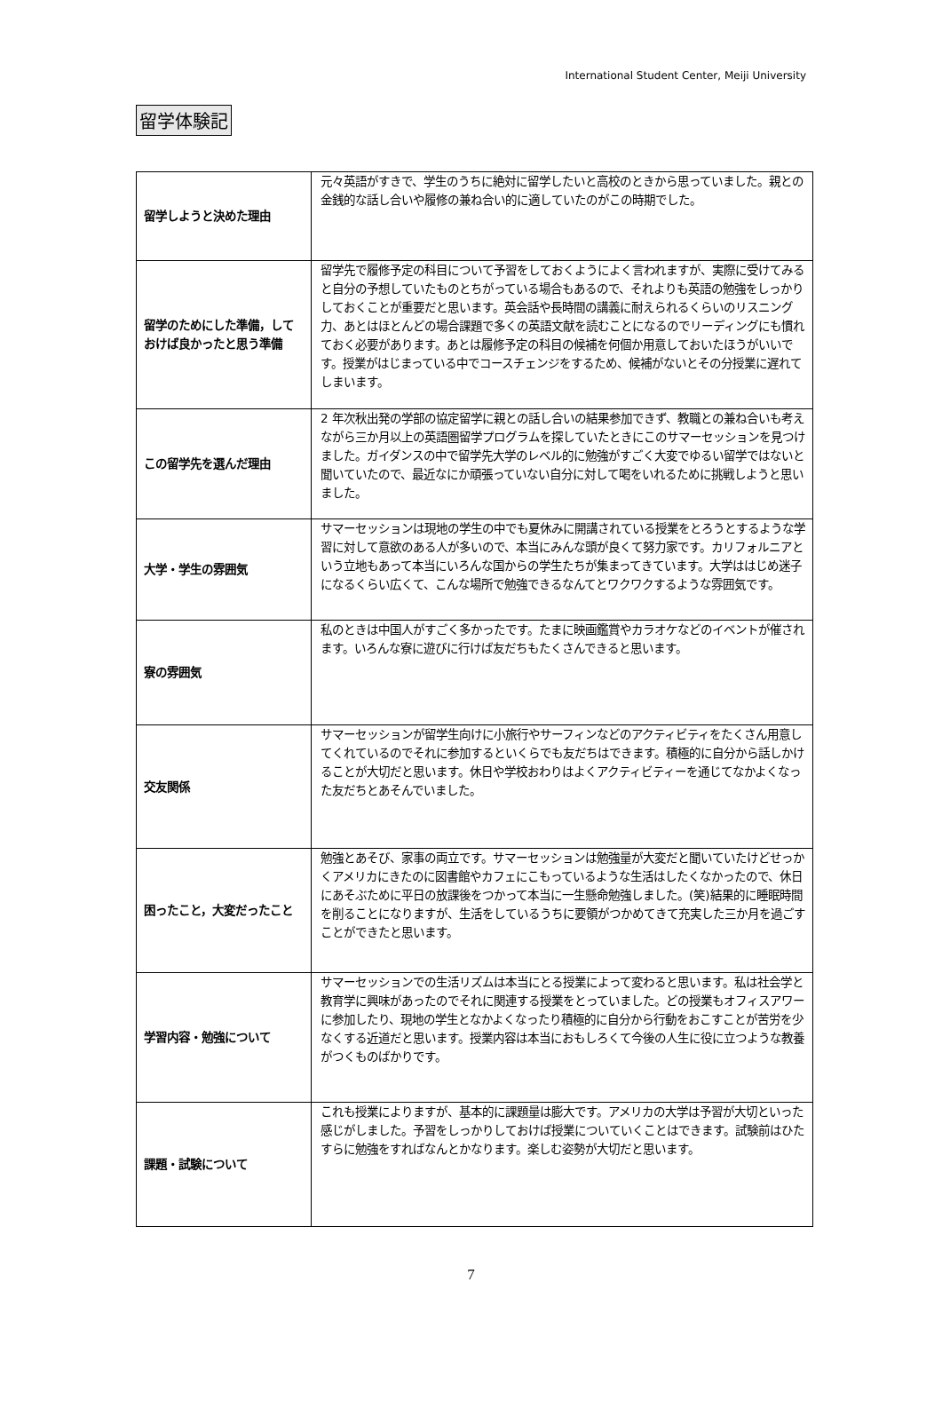International Student Center, Meiji University
留学体験記
| 留学しようと決めた理由 | 元々英語がすきで、学生のうちに絶対に留学したいと高校のときから思っていました。親との金銭的な話し合いや履修の兼ね合い的に適していたのがこの時期でした。 |
| 留学のためにした準備，しておけば良かったと思う準備 | 留学先で履修予定の科目について予習をしておくようによく言われますが、実際に受けてみると自分の予想していたものとちがっている場合もあるので、それよりも英語の勉強をしっかりしておくことが重要だと思います。英会話や長時間の講義に耐えられるくらいのリスニング力、あとはほとんどの場合課題で多くの英語文献を読むことになるのでリーディングにも慣れておく必要があります。あとは履修予定の科目の候補を何個か用意しておいたほうがいいです。授業がはじまっている中でコースチェンジをするため、候補がないとその分授業に遅れてしまいます。 |
| この留学先を選んだ理由 | 2 年次秋出発の学部の協定留学に親との話し合いの結果参加できず、教職との兼ね合いも考えながら三か月以上の英語圏留学プログラムを探していたときにこのサマーセッションを見つけました。ガイダンスの中で留学先大学のレベル的に勉強がすごく大変でゆるい留学ではないと聞いていたので、最近なにか頑張っていない自分に対して喝をいれるために挑戦しようと思いました。 |
| 大学・学生の雰囲気 | サマーセッションは現地の学生の中でも夏休みに開講されている授業をとろうとするような学習に対して意欲のある人が多いので、本当にみんな頭が良くて努力家です。カリフォルニアという立地もあって本当にいろんな国からの学生たちが集まってきています。大学ははじめ迷子になるくらい広くて、こんな場所で勉強できるなんてとワクワクするような雰囲気です。 |
| 寮の雰囲気 | 私のときは中国人がすごく多かったです。たまに映画鑑賞やカラオケなどのイベントが催されます。いろんな寮に遊びに行けば友だちもたくさんできると思います。 |
| 交友関係 | サマーセッションが留学生向けに小旅行やサーフィンなどのアクティビティをたくさん用意してくれているのでそれに参加するといくらでも友だちはできます。積極的に自分から話しかけることが大切だと思います。休日や学校おわりはよくアクティビティーを通じてなかよくなった友だちとあそんでいました。 |
| 困ったこと，大変だったこと | 勉強とあそび、家事の両立です。サマーセッションは勉強量が大変だと聞いていたけどせっかくアメリカにきたのに図書館やカフェにこもっているような生活はしたくなかったので、休日にあそぶために平日の放課後をつかって本当に一生懸命勉強しました。(笑)結果的に睡眠時間を削ることになりますが、生活をしているうちに要領がつかめてきて充実した三か月を過ごすことができたと思います。 |
| 学習内容・勉強について | サマーセッションでの生活リズムは本当にとる授業によって変わると思います。私は社会学と教育学に興味があったのでそれに関連する授業をとっていました。どの授業もオフィスアワーに参加したり、現地の学生となかよくなったり積極的に自分から行動をおこすことが苦労を少なくする近道だと思います。授業内容は本当におもしろくて今後の人生に役に立つような教養がつくものばかりです。 |
| 課題・試験について | これも授業によりますが、基本的に課題量は膨大です。アメリカの大学は予習が大切といった感じがしました。予習をしっかりしておけば授業についていくことはできます。試験前はひたすらに勉強をすればなんとかなります。楽しむ姿勢が大切だと思います。 |
7